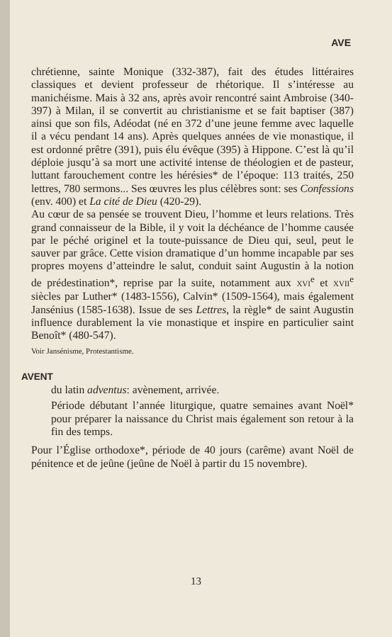AVE
chrétienne, sainte Monique (332-387), fait des études littéraires classiques et devient professeur de rhétorique. Il s’intéresse au manichéisme. Mais à 32 ans, après avoir rencontré saint Ambroise (340-397) à Milan, il se convertit au christianisme et se fait baptiser (387) ainsi que son fils, Adéodat (né en 372 d’une jeune femme avec laquelle il a vécu pendant 14 ans). Après quelques années de vie monastique, il est ordonné prêtre (391), puis élu évêque (395) à Hippone. C’est là qu’il déploie jusqu’à sa mort une activité intense de théologien et de pasteur, luttant farouchement contre les hérésies* de l’époque: 113 traités, 250 lettres, 780 sermons... Ses œuvres les plus célèbres sont: ses Confessions (env. 400) et La cité de Dieu (420-29).
Au cœur de sa pensée se trouvent Dieu, l’homme et leurs relations. Très grand connaisseur de la Bible, il y voit la déchéance de l’homme causée par le péché originel et la toute-puissance de Dieu qui, seul, peut le sauver par grâce. Cette vision dramatique d’un homme incapable par ses propres moyens d’atteindre le salut, conduit saint Augustin à la notion de prédestination*, reprise par la suite, notamment aux XVI<sup>e</sup> et XVII<sup>e</sup> siècles par Luther* (1483-1556), Calvin* (1509-1564), mais également Jansénius (1585-1638). Issue de ses Lettres, la règle* de saint Augustin influence durablement la vie monastique et inspire en particulier saint Benoît* (480-547).
Voir Jansénisme, Protestantisme.
AVENT
du latin adventus: avènement, arrivée.
Période débutant l’année liturgique, quatre semaines avant Noël* pour préparer la naissance du Christ mais également son retour à la fin des temps.
Pour l’Église orthodoxe*, période de 40 jours (carême) avant Noël de pénitence et de jeûne (jeûne de Noël à partir du 15 novembre).
13